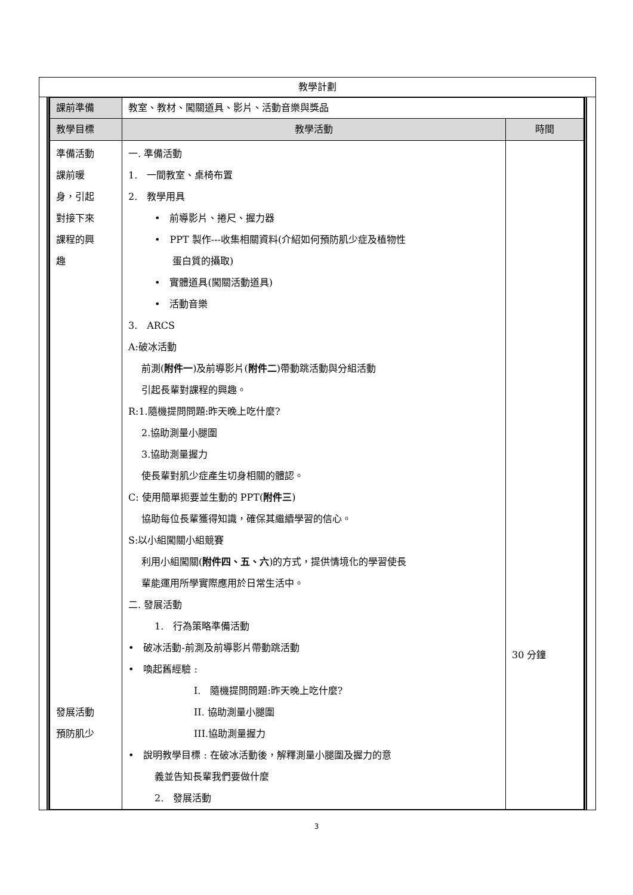教學計劃
| 課前準備 | 教室、教材、闖關道具、影片、活動音樂與獎品 | |
| 教學目標 | 教學活動 | 時間 |
| 準備活動 課前暖 身，引起 對接下來 課程的興 趣 發展活動 預防肌少 | 一. 準備活動 1. 一間教室、桌椅布置 2. 教學用具 • 前導影片、捲尺、握力器 • PPT 製作---收集相關資料(介紹如何預防肌少症及植物性 蛋白質的攝取) • 實體道具(闖關活動道具) • 活動音樂 3. ARCS A:破冰活動 前測( 附件一 )及前導影片( 附件二 )帶動跳活動與分組活動 引起長輩對課程的興趣。 R:1.隨機提問問題:昨天晚上吃什麼? 2.協助測量小腿圍 3.協助測量握力 使長輩對肌少症產生切身相關的體認。 C: 使用簡單扼要並生動的 PPT( 附件三 ) 協助每位長輩獲得知識，確保其繼續學習的信心。 S:以小組闖關小組競賽 利用小組闖關( 附件四、五、六 )的方式，提供情境化的學習使長 輩能運用所學實際應用於日常生活中。 二. 發展活動 1. 行為策略準備活動 • 破冰活動-前測及前導影片帶動跳活動 • 喚起舊經驗 : I. 隨機提問問題:昨天晚上吃什麼? II. 協助測量小腿圍 III.協助測量握力 • 說明教學目標 : 在破冰活動後，解釋測量小腿圍及握力的意 義並告知長輩我們要做什麼 2. 發展活動 | 30 分鐘 |
3